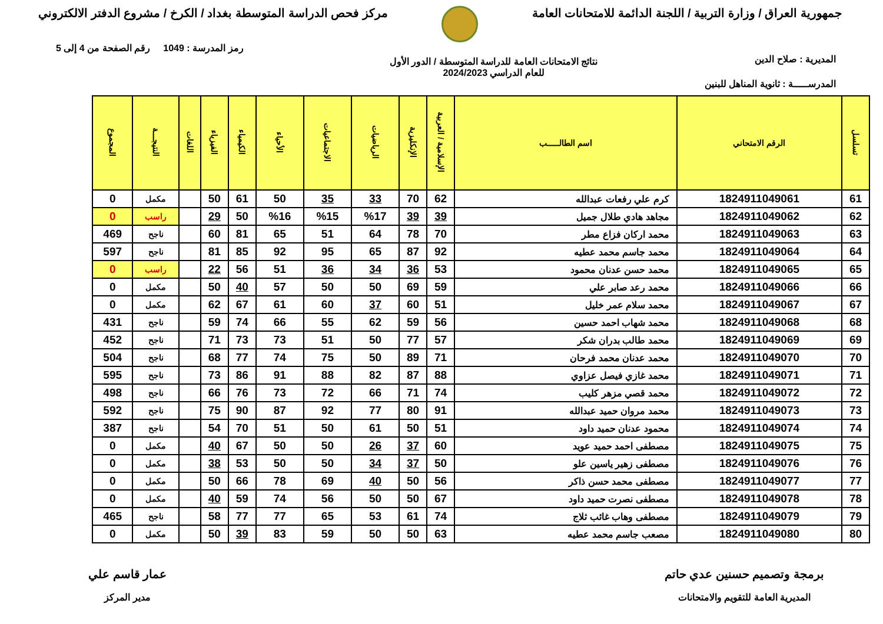جمهورية العراق / وزارة التربية / اللجنة الدائمة للامتحانات العامة
مركز فحص الدراسة المتوسطة بغداد / الكرخ / مشروع الدفتر الالكتروني
رمز المدرسة : 1049 رقم الصفحة من 4 إلى 5
المديرية : صلاح الدين نتائج الامتحانات العامة للدراسة المتوسطة / الدور الأول
للعام الدراسي 2024/2023
المدرســـــة : ثانوية المناهل للبنين
| تسلسل | الرقم الامتحاني | اسم الطالـــــب | الإسلامية / العربية | الإنكليزية | الرياضيات | الاجتماعيات | الأحياء | الكيمياء | الفيزياء | اللغات | النتيجـــة | المجموع |
| --- | --- | --- | --- | --- | --- | --- | --- | --- | --- | --- | --- | --- |
| 61 | 1824911049061 | كرم علي رفعات عبدالله | 62 | 70 | 33 | 35 | 50 | 61 | 50 | | مكمل | 0 |
| 62 | 1824911049062 | مجاهد هادي طلال جميل | 39 | 39 | %17 | %15 | %16 | 50 | 29 | | راسب | 0 |
| 63 | 1824911049063 | محمد اركان فزاع مطر | 70 | 78 | 64 | 51 | 65 | 81 | 60 | | ناجح | 469 |
| 64 | 1824911049064 | محمد جاسم محمد عطيه | 92 | 87 | 65 | 95 | 92 | 85 | 81 | | ناجح | 597 |
| 65 | 1824911049065 | محمد حسن عدنان محمود | 53 | 36 | 34 | 36 | 51 | 56 | 22 | | راسب | 0 |
| 66 | 1824911049066 | محمد رعد صابر علي | 59 | 69 | 50 | 50 | 57 | 40 | 50 | | مكمل | 0 |
| 67 | 1824911049067 | محمد سلام عمر خليل | 51 | 60 | 37 | 60 | 61 | 67 | 62 | | مكمل | 0 |
| 68 | 1824911049068 | محمد شهاب احمد حسين | 56 | 59 | 62 | 55 | 66 | 74 | 59 | | ناجح | 431 |
| 69 | 1824911049069 | محمد طالب بدران شكر | 57 | 77 | 50 | 51 | 73 | 73 | 71 | | ناجح | 452 |
| 70 | 1824911049070 | محمد عدنان محمد فرحان | 71 | 89 | 50 | 75 | 74 | 77 | 68 | | ناجح | 504 |
| 71 | 1824911049071 | محمد غازي فيصل عزاوي | 88 | 87 | 82 | 88 | 91 | 86 | 73 | | ناجح | 595 |
| 72 | 1824911049072 | محمد قصي مزهر كليب | 74 | 71 | 66 | 72 | 73 | 76 | 66 | | ناجح | 498 |
| 73 | 1824911049073 | محمد مروان حميد عبدالله | 91 | 80 | 77 | 92 | 87 | 90 | 75 | | ناجح | 592 |
| 74 | 1824911049074 | محمود عدنان حميد داود | 51 | 50 | 61 | 50 | 51 | 70 | 54 | | ناجح | 387 |
| 75 | 1824911049075 | مصطفى احمد حميد عويد | 60 | 37 | 26 | 50 | 50 | 67 | 40 | | مكمل | 0 |
| 76 | 1824911049076 | مصطفى زهير ياسين علو | 50 | 37 | 34 | 50 | 50 | 53 | 38 | | مكمل | 0 |
| 77 | 1824911049077 | مصطفى محمد حسن ذاكر | 56 | 50 | 40 | 69 | 78 | 66 | 50 | | مكمل | 0 |
| 78 | 1824911049078 | مصطفى نصرت حميد داود | 67 | 50 | 50 | 56 | 74 | 59 | 40 | | مكمل | 0 |
| 79 | 1824911049079 | مصطفى وهاب غائب ثلاج | 74 | 61 | 53 | 65 | 77 | 77 | 58 | | ناجح | 465 |
| 80 | 1824911049080 | مصعب جاسم محمد عطيه | 63 | 50 | 50 | 59 | 83 | 39 | 50 | | مكمل | 0 |
برمجة وتصميم حسنين عدي حاتم
المديرية العامة للتقويم والامتحانات
عمار قاسم علي
مدير المركز